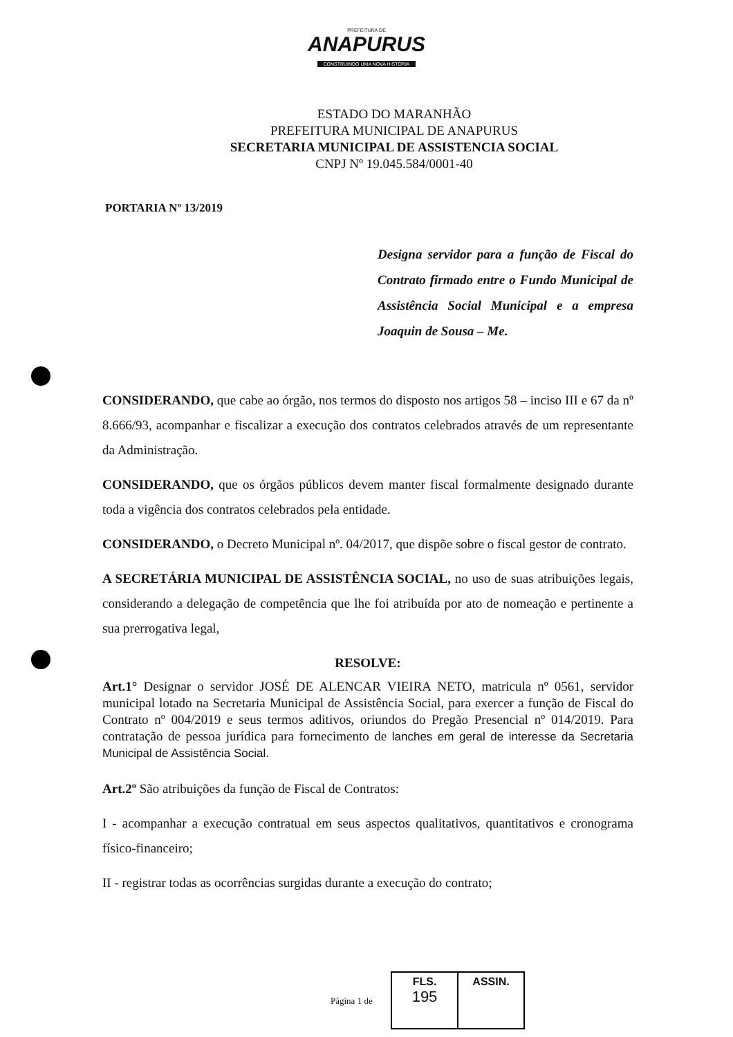PREFEITURA DE
ANAPURUS
CONSTRUINDO UMA NOVA HISTÓRIA
ESTADO DO MARANHÃO
PREFEITURA MUNICIPAL DE ANAPURUS
SECRETARIA MUNICIPAL DE ASSISTENCIA SOCIAL
CNPJ Nº 19.045.584/0001-40
PORTARIA Nº 13/2019
Designa servidor para a função de Fiscal do Contrato firmado entre o Fundo Municipal de Assistência Social Municipal e a empresa Joaquin de Sousa – Me.
CONSIDERANDO, que cabe ao órgão, nos termos do disposto nos artigos 58 – inciso III e 67 da nº 8.666/93, acompanhar e fiscalizar a execução dos contratos celebrados através de um representante da Administração.
CONSIDERANDO, que os órgãos públicos devem manter fiscal formalmente designado durante toda a vigência dos contratos celebrados pela entidade.
CONSIDERANDO, o Decreto Municipal nº. 04/2017, que dispõe sobre o fiscal gestor de contrato.
A SECRETÁRIA MUNICIPAL DE ASSISTÊNCIA SOCIAL, no uso de suas atribuições legais, considerando a delegação de competência que lhe foi atribuída por ato de nomeação e pertinente a sua prerrogativa legal,
RESOLVE:
Art.1° Designar o servidor JOSÉ DE ALENCAR VIEIRA NETO, matricula nº 0561, servidor municipal lotado na Secretaria Municipal de Assistência Social, para exercer a função de Fiscal do Contrato nº 004/2019 e seus termos aditivos, oriundos do Pregão Presencial nº 014/2019. Para contratação de pessoa jurídica para fornecimento de lanches em geral de interesse da Secretaria Municipal de Assistência Social.
Art.2º São atribuições da função de Fiscal de Contratos:
I - acompanhar a execução contratual em seus aspectos qualitativos, quantitativos e cronograma físico-financeiro;
II - registrar todas as ocorrências surgidas durante a execução do contrato;
Página 1 de
FLS.
195
ASSIN.